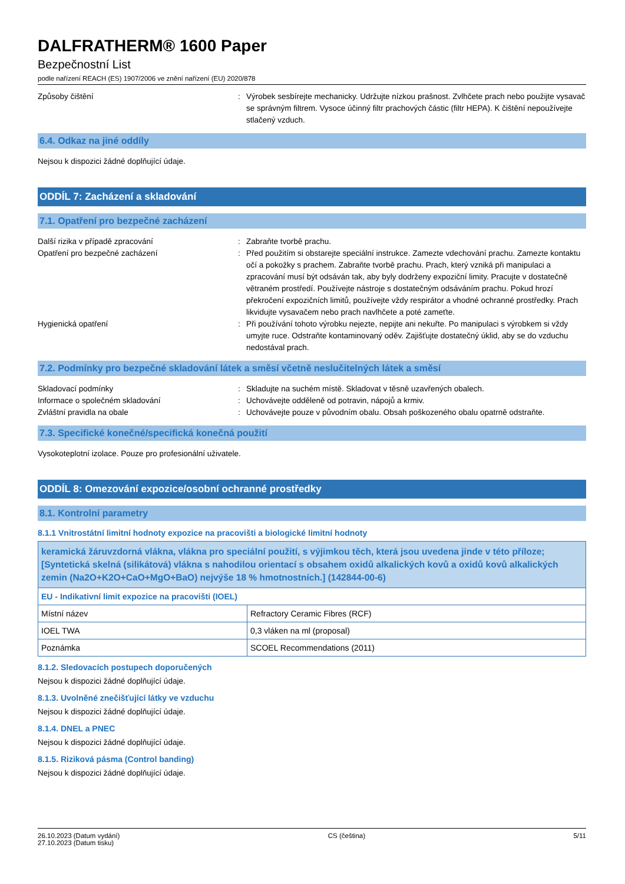DALFRATHERM® 1600 Paper
Bezpečnostní List
podle nařízení REACH (ES) 1907/2006 ve znění nařízení (EU) 2020/878
Způsoby čištění : Výrobek sesbírejte mechanicky. Udržujte nízkou prašnost. Zvlhčete prach nebo použijte vysavač se správným filtrem. Vysoce účinný filtr prachových částic (filtr HEPA). K čištění nepoužívejte stlačený vzduch.
6.4. Odkaz na jiné oddíly
Nejsou k dispozici žádné doplňující údaje.
ODDÍL 7: Zacházení a skladování
7.1. Opatření pro bezpečné zacházení
Další rizika v případě zpracování : Zabraňte tvorbě prachu.
Opatření pro bezpečné zacházení : Před použitím si obstarejte speciální instrukce. Zamezte vdechování prachu. Zamezte kontaktu očí a pokožky s prachem. Zabraňte tvorbě prachu. Prach, který vzniká při manipulaci a zpracování musí být odsáván tak, aby byly dodrženy expoziční limity. Pracujte v dostatečně větraném prostředí. Používejte nástroje s dostatečným odsáváním prachu. Pokud hrozí překročení expozičních limitů, používejte vždy respirátor a vhodné ochranné prostředky. Prach likvidujte vysavačem nebo prach navlhčete a poté zameťte.
Hygienická opatření : Při používání tohoto výrobku nejezte, nepijte ani nekuřte. Po manipulaci s výrobkem si vždy umyjte ruce. Odstraňte kontaminovaný oděv. Zajišťujte dostatečný úklid, aby se do vzduchu nedostával prach.
7.2. Podmínky pro bezpečné skladování látek a směsí včetně neslučitelných látek a směsí
Skladovací podmínky : Skladujte na suchém místě. Skladovat v těsně uzavřených obalech.
Informace o společném skladování : Uchovávejte odděleně od potravin, nápojů a krmiv.
Zvláštní pravidla na obale : Uchovávejte pouze v původním obalu. Obsah poškozeného obalu opatrně odstraňte.
7.3. Specifické konečné/specifická konečná použití
Vysokoteplotní izolace. Pouze pro profesionální uživatele.
ODDÍL 8: Omezování expozice/osobní ochranné prostředky
8.1. Kontrolní parametry
8.1.1 Vnitrostátní limitní hodnoty expozice na pracovišti a biologické limitní hodnoty
| keramická žáruvzdorná vlákna, vlákna pro speciální použití, s výjimkou těch, která jsou uvedena jinde v této příloze; [Syntetická skelná (silikátová) vlákna s nahodilou orientací s obsahem oxidů alkalických kovů a oxidů kovů alkalických zemin (Na2O+K2O+CaO+MgO+BaO) nejvýše 18 % hmotnostních.] (142844-00-6) | |
| EU - Indikativní limit expozice na pracovišti (IOEL) | |
| Místní název | Refractory Ceramic Fibres (RCF) |
| IOEL TWA | 0,3 vláken na ml (proposal) |
| Poznámka | SCOEL Recommendations (2011) |
8.1.2. Sledovacích postupech doporučených
Nejsou k dispozici žádné doplňující údaje.
8.1.3. Uvolněné znečišťující látky ve vzduchu
Nejsou k dispozici žádné doplňující údaje.
8.1.4. DNEL a PNEC
Nejsou k dispozici žádné doplňující údaje.
8.1.5. Riziková pásma (Control banding)
Nejsou k dispozici žádné doplňující údaje.
26.10.2023 (Datum vydání)
27.10.2023 (Datum tisku)
CS (čeština) 5/11